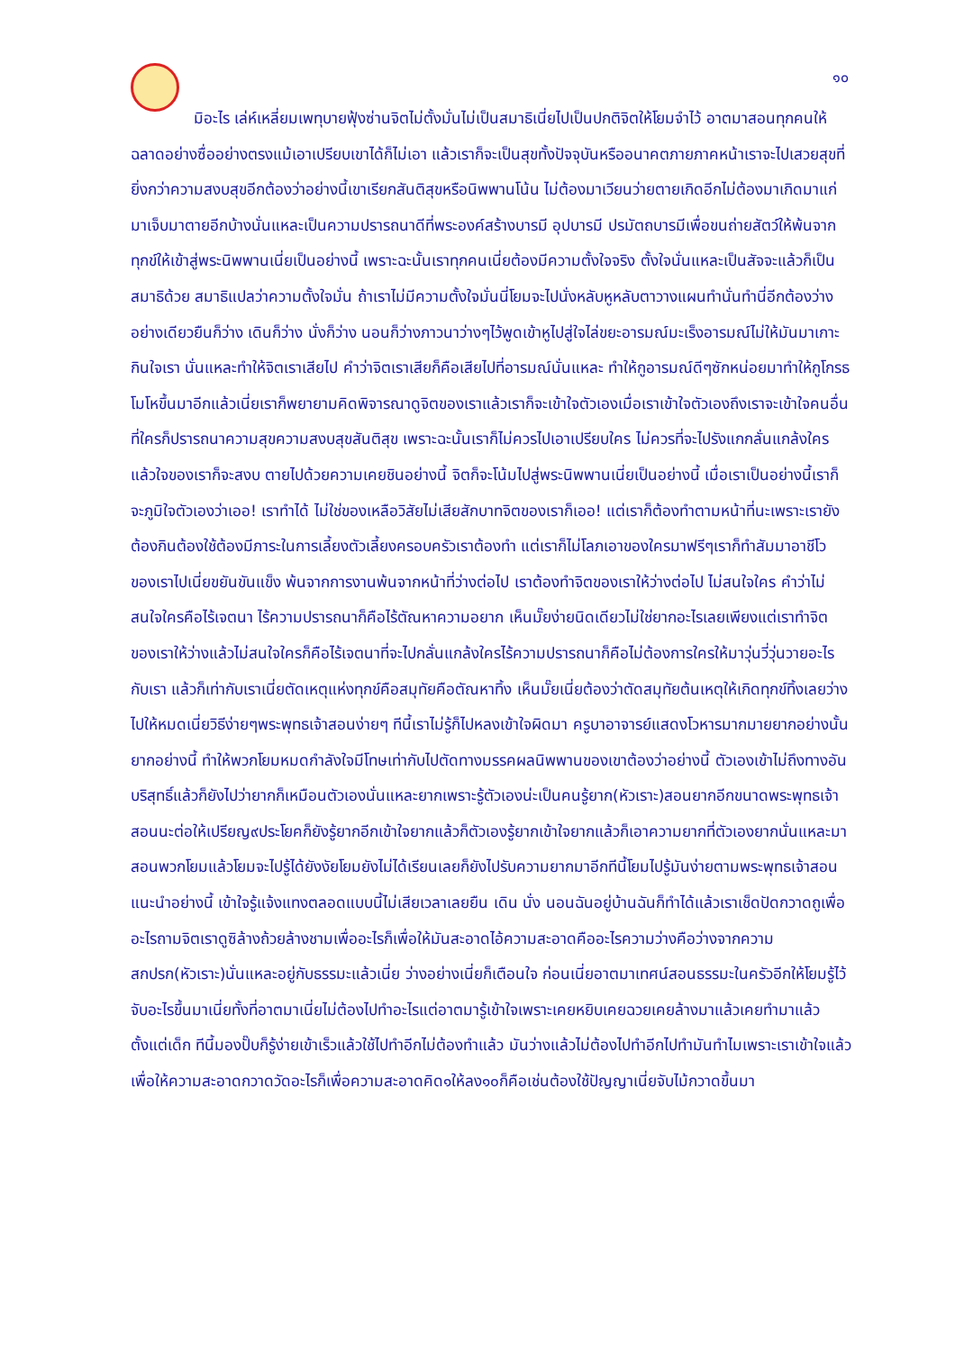๑๐
มิอะไร เล่ห์เหลี่ยมเพทุบายฟุ้งซ่านจิตไม่ตั้งมั่นไม่เป็นสมาธิเนี่ยไปเป็นปกติจิตให้โยมจำไว้ อาตมาสอนทุกคนให้ฉลาดอย่างซื่ออย่างตรงแม้เอาเปรียบเขาได้ก็ไม่เอา แล้วเราก็จะเป็นสุขทั้งปัจจุบันหรืออนาคตภายภาคหน้าเราจะไปเสวยสุขที่ยิ่งกว่าความสงบสุขอีกต้องว่าอย่างนี้เขาเรียกสันติสุขหรือนิพพานโน้น ไม่ต้องมาเวียนว่ายตายเกิดอีกไม่ต้องมาเกิดมาแก่มาเจ็บมาตายอีกบ้างนั่นแหละเป็นความปรารถนาดีที่พระองค์สร้างบารมี อุปบารมี ปรมัตถบารมีเพื่อขนถ่ายสัตว์ให้พ้นจากทุกข์ให้เข้าสู่พระนิพพานเนี่ยเป็นอย่างนี้ เพราะฉะนั้นเราทุกคนเนี่ยต้องมีความตั้งใจจริง ตั้งใจนั่นแหละเป็นสัจจะแล้วก็เป็นสมาธิด้วย สมาธิแปลว่าความตั้งใจมั่น ถ้าเราไม่มีความตั้งใจมั่นนี่โยมจะไปนั่งหลับหูหลับตาวางแผนทำนั่นทำนี่อีกต้องว่างอย่างเดียวยืนก็ว่าง เดินก็ว่าง นั่งก็ว่าง นอนก็ว่างภาวนาว่างๆไว้พูดเข้าหูไปสู่ใจไล่ขยะอารมณ์มะเร็งอารมณ์ไม่ให้มันมาเกาะกินใจเรา นั่นแหละทำให้จิตเราเสียไป คำว่าจิตเราเสียก็คือเสียไปที่อารมณ์นั่นแหละ ทำให้กูอารมณ์ดีๆซักหน่อยมาทำให้กูโกรธโมโหขึ้นมาอีกแล้วเนี่ยเราก็พยายามคิดพิจารณาดูจิตของเราแล้วเราก็จะเข้าใจตัวเองเมื่อเราเข้าใจตัวเองถึงเราจะเข้าใจคนอื่นที่ใครก็ปรารถนาความสุขความสงบสุขสันติสุข เพราะฉะนั้นเราก็ไม่ควรไปเอาเปรียบใคร ไม่ควรที่จะไปรังแกกลั่นแกล้งใคร แล้วใจของเราก็จะสงบ ตายไปด้วยความเคยชินอย่างนี้ จิตก็จะโน้มไปสู่พระนิพพานเนี่ยเป็นอย่างนี้ เมื่อเราเป็นอย่างนี้เราก็จะภูมิใจตัวเองว่าเออ! เราทำได้ ไม่ใช่ของเหลือวิสัยไม่เสียสักบาทจิตของเราก็เออ! แต่เราก็ต้องทำตามหน้าที่นะเพราะเรายังต้องกินต้องใช้ต้องมีภาระในการเลี้ยงตัวเลี้ยงครอบครัวเราต้องทำ แต่เราก็ไม่โลภเอาของใครมาฟรีๆเราก็ทำสัมมาอาชีโวของเราไปเนี่ยขยันขันแข็ง พ้นจากการงานพ้นจากหน้าที่ว่างต่อไป เราต้องทำจิตของเราให้ว่างต่อไป ไม่สนใจใคร คำว่าไม่สนใจใครคือไร้เจตนา ไร้ความปรารถนาก็คือไร้ตัณหาความอยาก เห็นมั๊ยง่ายนิดเดียวไม่ใช่ยากอะไรเลยเพียงแต่เราทำจิตของเราให้ว่างแล้วไม่สนใจใครก็คือไร้เจตนาที่จะไปกลั่นแกล้งใครไร้ความปรารถนาก็คือไม่ต้องการใครให้มาวุ่นวี่วุ่นวายอะไรกับเรา แล้วก็เท่ากับเราเนี่ยตัดเหตุแห่งทุกข์คือสมุทัยคือตัณหาทิ้ง เห็นมั๊ยเนี่ยต้องว่าตัดสมุทัยต้นเหตุให้เกิดทุกข์ทิ้งเลยว่างไปให้หมดเนี่ยวิธีง่ายๆพระพุทธเจ้าสอนง่ายๆ ทีนี้เราไม่รู้ก็ไปหลงเข้าใจผิดมา ครูบาอาจารย์แสดงโวหารมากมายยากอย่างนั้นยากอย่างนี้ ทำให้พวกโยมหมดกำลังใจมีโทษเท่ากับไปตัดทางมรรคผลนิพพานของเขาต้องว่าอย่างนี้ ตัวเองเข้าไม่ถึงทางอันบริสุทธิ์แล้วก็ยังไปว่ายากก็เหมือนตัวเองนั่นแหละยากเพราะรู้ตัวเองน่ะเป็นคนรู้ยาก(หัวเราะ)สอนยากอีกขนาดพระพุทธเจ้าสอนนะต่อให้เปรียญ๙ประโยคก็ยังรู้ยากอีกเข้าใจยากแล้วก็ตัวเองรู้ยากเข้าใจยากแล้วก็เอาความยากที่ตัวเองยากนั่นแหละมาสอนพวกโยมแล้วโยมจะไปรู้ได้ยังงัยโยมยังไม่ได้เรียนเลยก็ยังไปรับความยากมาอีกทีนี้โยมไปรู้มันง่ายตามพระพุทธเจ้าสอนแนะนำอย่างนี้ เข้าใจรู้แจ้งแทงตลอดแบบนี้ไม่เสียเวลาเลยยืน เดิน นั่ง นอนฉันอยู่บ้านฉันก็ทำได้แล้วเราเช็ดปัดกวาดถูเพื่ออะไรถามจิตเราดูซิล้างถ้วยล้างชามเพื่ออะไรก็เพื่อให้มันสะอาดไอ้ความสะอาดคืออะไรความว่างคือว่างจากความสกปรก(หัวเราะ)นั่นแหละอยู่กับธรรมะแล้วเนี่ย ว่างอย่างเนี่ยก็เตือนใจ ก่อนเนี่ยอาตมาเทศน์สอนธรรมะในครัวอีกให้โยมรู้ไว้จับอะไรขึ้นมาเนี่ยทั้งที่อาตมาเนี่ยไม่ต้องไปทำอะไรแต่อาตมารู้เข้าใจเพราะเคยหยิบเคยฉวยเคยล้างมาแล้วเคยทำมาแล้วตั้งแต่เด็ก ทีนี้มองปั๊บก็รู้ง่ายเข้าเร็วแล้วใช้ไปทำอีกไม่ต้องทำแล้ว มันว่างแล้วไม่ต้องไปทำอีกไปทำมันทำไมเพราะเราเข้าใจแล้วเพื่อให้ความสะอาดกวาดวัดอะไรก็เพื่อความสะอาดคิด๑ให้ลง๑๐ก็คือเช่นต้องใช้ปัญญาเนี่ยจับไม้กวาดขึ้นมา